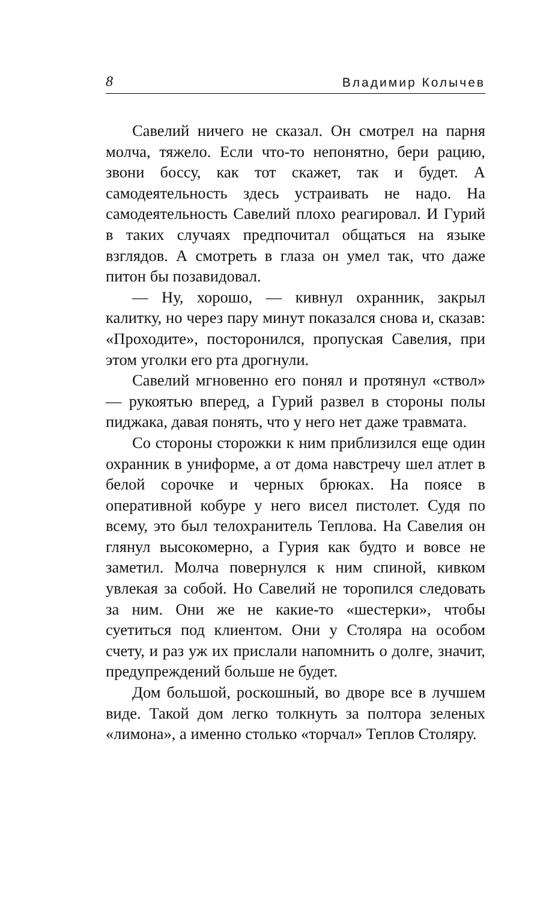8 Владимир Колычев
Савелий ничего не сказал. Он смотрел на парня молча, тяжело. Если что-то непонятно, бери рацию, звони боссу, как тот скажет, так и будет. А самодеятельность здесь устраивать не надо. На самодеятельность Савелий плохо реагировал. И Гурий в таких случаях предпочитал общаться на языке взглядов. А смотреть в глаза он умел так, что даже питон бы позавидовал.
— Ну, хорошо, — кивнул охранник, закрыл калитку, но через пару минут показался снова и, сказав: «Проходите», посторонился, пропуская Савелия, при этом уголки его рта дрогнули.
Савелий мгновенно его понял и протянул «ствол» — рукоятью вперед, а Гурий развел в стороны полы пиджака, давая понять, что у него нет даже травмата.
Со стороны сторожки к ним приблизился еще один охранник в униформе, а от дома навстречу шел атлет в белой сорочке и черных брюках. На поясе в оперативной кобуре у него висел пистолет. Судя по всему, это был телохранитель Теплова. На Савелия он глянул высокомерно, а Гурия как будто и вовсе не заметил. Молча повернулся к ним спиной, кивком увлекая за собой. Но Савелий не торопился следовать за ним. Они же не какие-то «шестерки», чтобы суетиться под клиентом. Они у Столяра на особом счету, и раз уж их прислали напомнить о долге, значит, предупреждений больше не будет.
Дом большой, роскошный, во дворе все в лучшем виде. Такой дом легко толкнуть за полтора зеленых «лимона», а именно столько «торчал» Теплов Столяру.